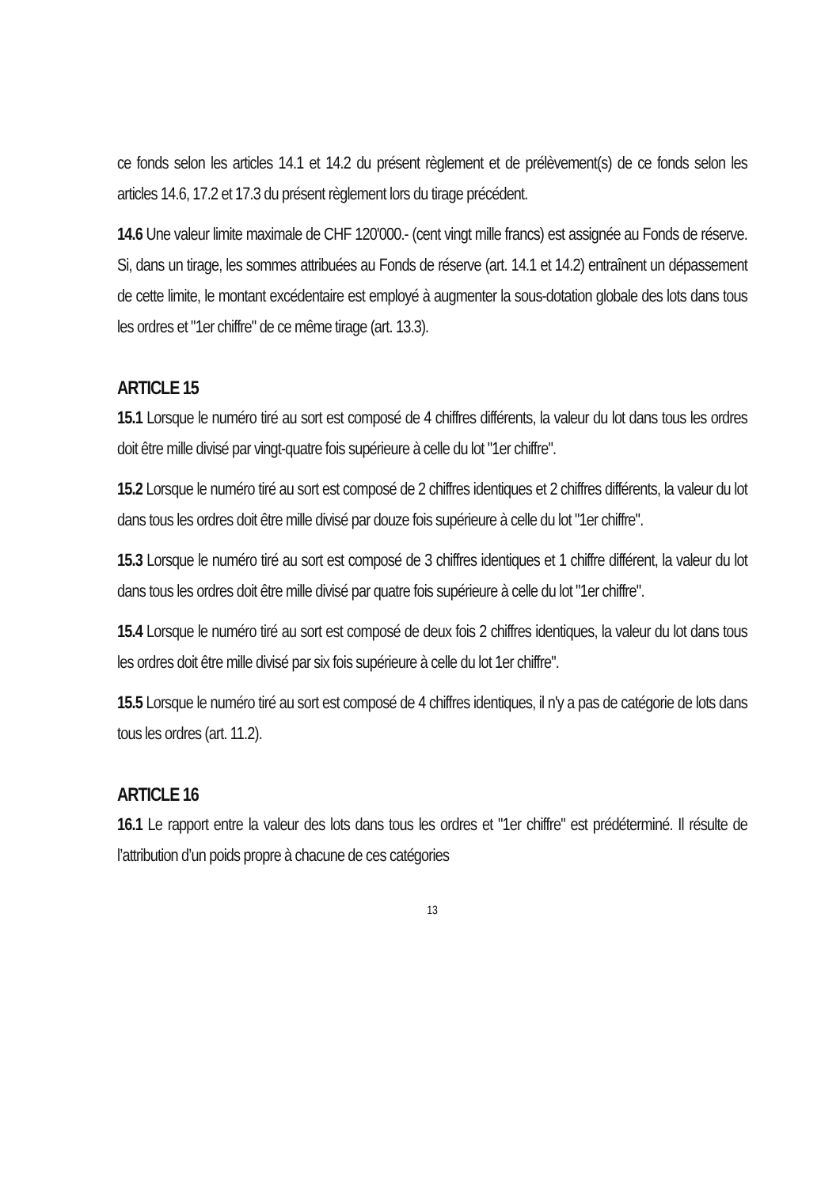ce fonds selon les articles 14.1 et 14.2 du présent règlement et de prélèvement(s) de ce fonds selon les articles 14.6, 17.2 et 17.3 du présent règlement lors du tirage précédent.
14.6 Une valeur limite maximale de CHF 120'000.- (cent vingt mille francs) est assignée au Fonds de réserve. Si, dans un tirage, les sommes attribuées au Fonds de réserve (art. 14.1 et 14.2) entraînent un dépassement de cette limite, le montant excédentaire est employé à augmenter la sous-dotation globale des lots dans tous les ordres et "1er chiffre" de ce même tirage (art. 13.3).
ARTICLE 15
15.1 Lorsque le numéro tiré au sort est composé de 4 chiffres différents, la valeur du lot dans tous les ordres doit être mille divisé par vingt-quatre fois supérieure à celle du lot "1er chiffre".
15.2 Lorsque le numéro tiré au sort est composé de 2 chiffres identiques et 2 chiffres différents, la valeur du lot dans tous les ordres doit être mille divisé par douze fois supérieure à celle du lot "1er chiffre".
15.3 Lorsque le numéro tiré au sort est composé de 3 chiffres identiques et 1 chiffre différent, la valeur du lot dans tous les ordres doit être mille divisé par quatre fois supérieure à celle du lot "1er chiffre".
15.4 Lorsque le numéro tiré au sort est composé de deux fois 2 chiffres identiques, la valeur du lot dans tous les ordres doit être mille divisé par six fois supérieure à celle du lot 1er chiffre".
15.5 Lorsque le numéro tiré au sort est composé de 4 chiffres identiques, il n'y a pas de catégorie de lots dans tous les ordres (art. 11.2).
ARTICLE 16
16.1 Le rapport entre la valeur des lots dans tous les ordres et "1er chiffre" est prédéterminé. Il résulte de l’attribution d’un poids propre à chacune de ces catégories
13